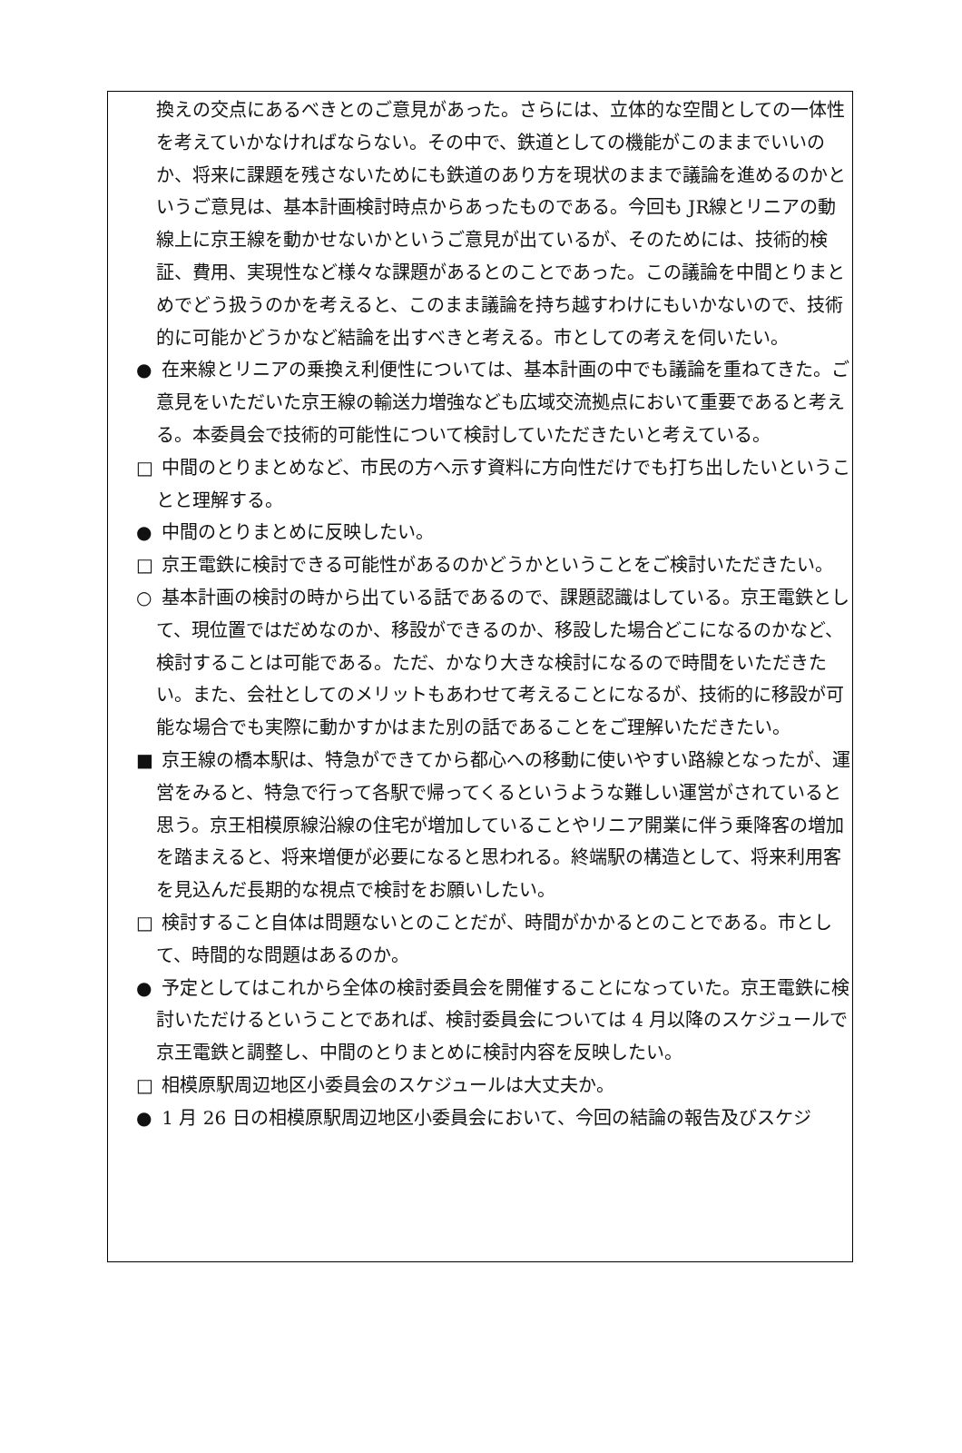換えの交点にあるべきとのご意見があった。さらには、立体的な空間としての一体性を考えていかなければならない。その中で、鉄道としての機能がこのままでいいのか、将来に課題を残さないためにも鉄道のあり方を現状のままで議論を進めるのかというご意見は、基本計画検討時点からあったものである。今回も JR線とリニアの動線上に京王線を動かせないかというご意見が出ているが、そのためには、技術的検証、費用、実現性など様々な課題があるとのことであった。この議論を中間とりまとめでどう扱うのかを考えると、このまま議論を持ち越すわけにもいかないので、技術的に可能かどうかなど結論を出すべきと考える。市としての考えを伺いたい。
● 在来線とリニアの乗換え利便性については、基本計画の中でも議論を重ねてきた。ご意見をいただいた京王線の輸送力増強なども広域交流拠点において重要であると考える。本委員会で技術的可能性について検討していただきたいと考えている。
□ 中間のとりまとめなど、市民の方へ示す資料に方向性だけでも打ち出したいということと理解する。
● 中間のとりまとめに反映したい。
□ 京王電鉄に検討できる可能性があるのかどうかということをご検討いただきたい。
○ 基本計画の検討の時から出ている話であるので、課題認識はしている。京王電鉄として、現位置ではだめなのか、移設ができるのか、移設した場合どこになるのかなど、検討することは可能である。ただ、かなり大きな検討になるので時間をいただきたい。また、会社としてのメリットもあわせて考えることになるが、技術的に移設が可能な場合でも実際に動かすかはまた別の話であることをご理解いただきたい。
■ 京王線の橋本駅は、特急ができてから都心への移動に使いやすい路線となったが、運営をみると、特急で行って各駅で帰ってくるというような難しい運営がされていると思う。京王相模原線沿線の住宅が増加していることやリニア開業に伴う乗降客の増加を踏まえると、将来増便が必要になると思われる。終端駅の構造として、将来利用客を見込んだ長期的な視点で検討をお願いしたい。
□ 検討すること自体は問題ないとのことだが、時間がかかるとのことである。市として、時間的な問題はあるのか。
● 予定としてはこれから全体の検討委員会を開催することになっていた。京王電鉄に検討いただけるということであれば、検討委員会については 4 月以降のスケジュールで京王電鉄と調整し、中間のとりまとめに検討内容を反映したい。
□ 相模原駅周辺地区小委員会のスケジュールは大丈夫か。
● 1 月 26 日の相模原駅周辺地区小委員会において、今回の結論の報告及びスケジ